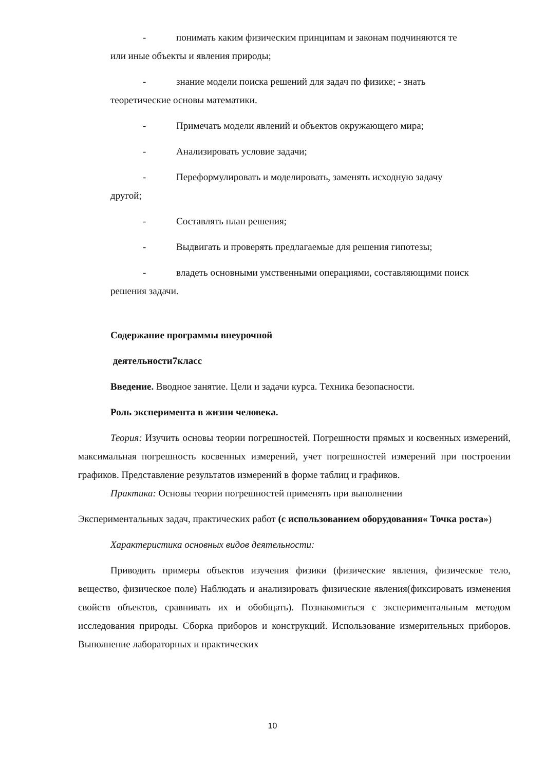- понимать каким физическим принципам и законам подчиняются те
или иные объекты и явления природы;
- знание модели поиска решений для задач по физике; - знать
теоретические основы математики.
- Примечать модели явлений и объектов окружающего мира;
- Анализировать условие задачи;
- Переформулировать и моделировать, заменять исходную задачу
другой;
- Составлять план решения;
- Выдвигать и проверять предлагаемые для решения гипотезы;
- владеть основными умственными операциями, составляющими поиск
решения задачи.
Содержание программы внеурочной
деятельности7класс
Введение. Вводное занятие. Цели и задачи курса. Техника безопасности.
Роль эксперимента в жизни человека.
Теория: Изучить основы теории погрешностей. Погрешности прямых и косвенных измерений, максимальная погрешность косвенных измерений, учет погрешностей измерений при построении графиков. Представление результатов измерений в форме таблиц и графиков.
Практика: Основы теории погрешностей применять при выполнении
Экспериментальных задач, практических работ (с использованием оборудования« Точка роста»)
Характеристика основных видов деятельности:
Приводить примеры объектов изучения физики (физические явления, физическое тело, вещество, физическое поле) Наблюдать и анализировать физические явления(фиксировать изменения свойств объектов, сравнивать их и обобщать). Познакомиться с экспериментальным методом исследования природы. Сборка приборов и конструкций. Использование измерительных приборов. Выполнение лабораторных и практических
10